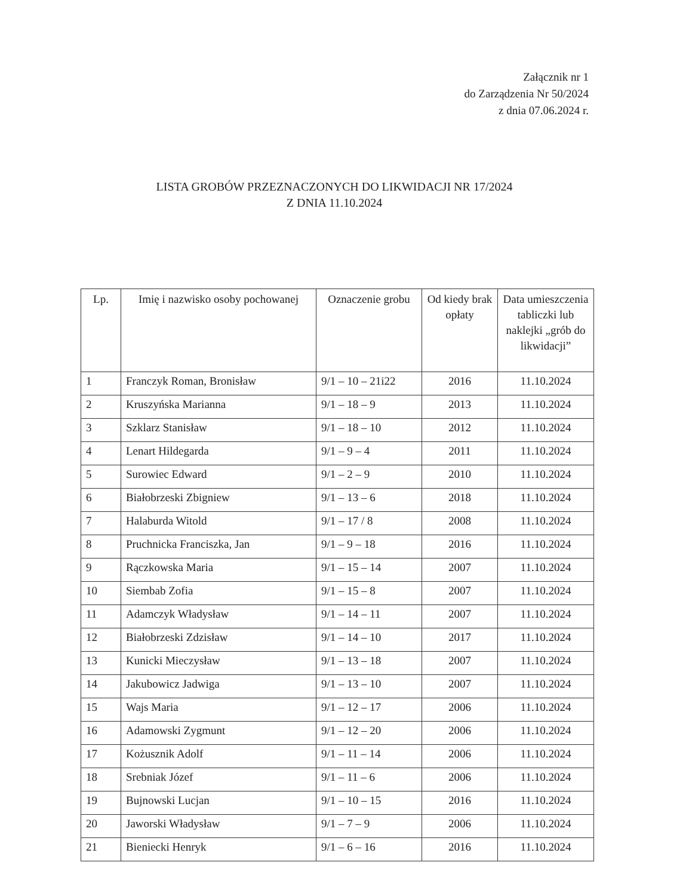Załącznik nr 1
do Zarządzenia Nr 50/2024
z dnia 07.06.2024 r.
LISTA GROBÓW PRZEZNACZONYCH DO LIKWIDACJI NR 17/2024
Z DNIA 11.10.2024
| Lp. | Imię i nazwisko osoby pochowanej | Oznaczenie grobu | Od kiedy brak opłaty | Data umieszczenia tabliczki lub naklejki „grób do likwidacji” |
| --- | --- | --- | --- | --- |
| 1 | Franczyk Roman, Bronisław | 9/1 – 10 – 21i22 | 2016 | 11.10.2024 |
| 2 | Kruszyńska Marianna | 9/1 – 18 – 9 | 2013 | 11.10.2024 |
| 3 | Szklarz Stanisław | 9/1 – 18 – 10 | 2012 | 11.10.2024 |
| 4 | Lenart Hildegarda | 9/1 – 9 – 4 | 2011 | 11.10.2024 |
| 5 | Surowiec Edward | 9/1 – 2 – 9 | 2010 | 11.10.2024 |
| 6 | Białobrzeski Zbigniew | 9/1 – 13 – 6 | 2018 | 11.10.2024 |
| 7 | Halaburda Witold | 9/1 – 17 / 8 | 2008 | 11.10.2024 |
| 8 | Pruchnicka Franciszka, Jan | 9/1 – 9 – 18 | 2016 | 11.10.2024 |
| 9 | Rączkowska Maria | 9/1 – 15 – 14 | 2007 | 11.10.2024 |
| 10 | Siembab Zofia | 9/1 – 15 – 8 | 2007 | 11.10.2024 |
| 11 | Adamczyk Władysław | 9/1 – 14 – 11 | 2007 | 11.10.2024 |
| 12 | Białobrzeski Zdzisław | 9/1 – 14 – 10 | 2017 | 11.10.2024 |
| 13 | Kunicki Mieczysław | 9/1 – 13 – 18 | 2007 | 11.10.2024 |
| 14 | Jakubowicz Jadwiga | 9/1 – 13 – 10 | 2007 | 11.10.2024 |
| 15 | Wajs Maria | 9/1 – 12 – 17 | 2006 | 11.10.2024 |
| 16 | Adamowski Zygmunt | 9/1 – 12 – 20 | 2006 | 11.10.2024 |
| 17 | Kożusznik Adolf | 9/1 – 11 – 14 | 2006 | 11.10.2024 |
| 18 | Srebniak Józef | 9/1 – 11 – 6 | 2006 | 11.10.2024 |
| 19 | Bujnowski Lucjan | 9/1 – 10 – 15 | 2016 | 11.10.2024 |
| 20 | Jaworski Władysław | 9/1 – 7 – 9 | 2006 | 11.10.2024 |
| 21 | Bieniecki Henryk | 9/1 – 6 – 16 | 2016 | 11.10.2024 |